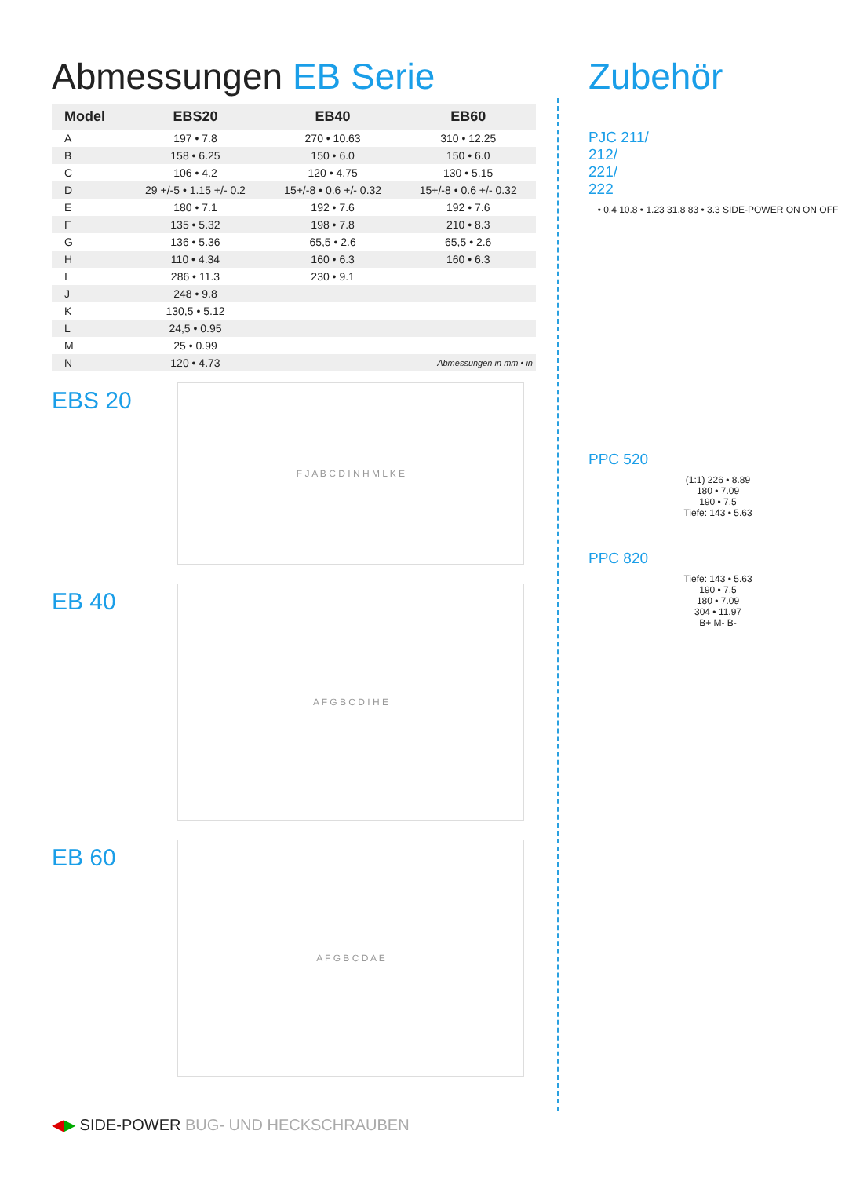Abmessungen EB Serie
| Model | EBS20 | EB40 | EB60 |
| --- | --- | --- | --- |
| A | 197 • 7.8 | 270 • 10.63 | 310 • 12.25 |
| B | 158 • 6.25 | 150 • 6.0 | 150 • 6.0 |
| C | 106 • 4.2 | 120 • 4.75 | 130 • 5.15 |
| D | 29 +/-5 • 1.15 +/- 0.2 | 15+/-8 • 0.6 +/- 0.32 | 15+/-8 • 0.6 +/- 0.32 |
| E | 180 • 7.1 | 192 • 7.6 | 192 • 7.6 |
| F | 135 • 5.32 | 198 • 7.8 | 210 • 8.3 |
| G | 136 • 5.36 | 65,5 • 2.6 | 65,5 • 2.6 |
| H | 110 • 4.34 | 160 • 6.3 | 160 • 6.3 |
| I | 286 • 11.3 | 230 • 9.1 | |
| J | 248 • 9.8 | | |
| K | 130,5 • 5.12 | | |
| L | 24,5 • 0.95 | | |
| M | 25 • 0.99 | | |
| N | 120 • 4.73 | Abmessungen in mm • in | |
EBS 20
F J A B C D I N H M L K E
EB 40
A F G B C D I H E
EB 60
A F G B C D A E
Zubehör
PJC 211/
212/
221/
222
• 0.4 10.8 • 1.23 31.8 83 • 3.3 SIDE-POWER ON ON OFF
PPC 520
(1:1) 226 • 8.89
180 • 7.09
190 • 7.5
Tiefe: 143 • 5.63
PPC 820
Tiefe: 143 • 5.63
190 • 7.5
180 • 7.09
304 • 11.97
B+ M- B-
◀▶ SIDE-POWER BUG- UND HECKSCHRAUBEN